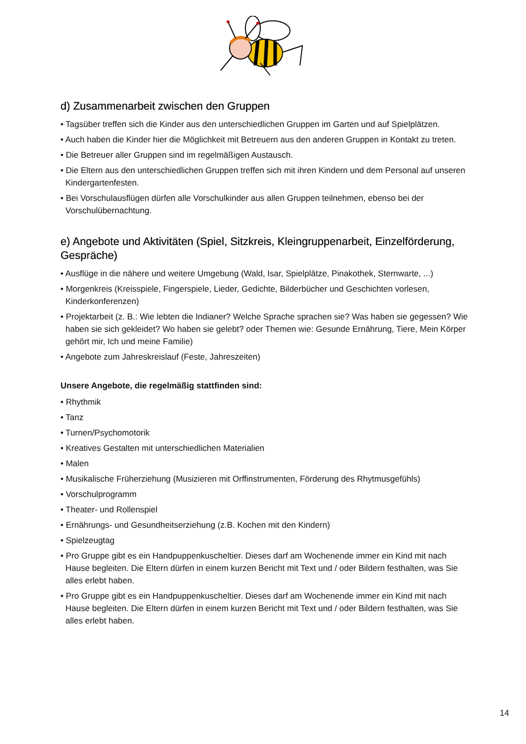d) Zusammenarbeit zwischen den Gruppen
• Tagsüber treffen sich die Kinder aus den unterschiedlichen Gruppen im Garten und auf Spielplätzen.
• Auch haben die Kinder hier die Möglichkeit mit Betreuern aus den anderen Gruppen in Kontakt zu treten.
• Die Betreuer aller Gruppen sind im regelmäßigen Austausch.
• Die Eltern aus den unterschiedlichen Gruppen treffen sich mit ihren Kindern und dem Personal auf unseren Kindergartenfesten.
• Bei Vorschulausflügen dürfen alle Vorschulkinder aus allen Gruppen teilnehmen, ebenso bei der Vorschulübernachtung.
e) Angebote und Aktivitäten (Spiel, Sitzkreis, Kleingruppenarbeit, Einzelförderung, Gespräche)
• Ausflüge in die nähere und weitere Umgebung (Wald, Isar, Spielplätze, Pinakothek, Sternwarte, ...)
• Morgenkreis (Kreisspiele, Fingerspiele, Lieder, Gedichte, Bilderbücher und Geschichten vorlesen, Kinderkonferenzen)
• Projektarbeit (z. B.: Wie lebten die Indianer? Welche Sprache sprachen sie? Was haben sie gegessen? Wie haben sie sich gekleidet? Wo haben sie gelebt? oder Themen wie: Gesunde Ernährung, Tiere, Mein Körper gehört mir, Ich und meine Familie)
• Angebote zum Jahreskreislauf (Feste, Jahreszeiten)
Unsere Angebote, die regelmäßig stattfinden sind:
• Rhythmik
• Tanz
• Turnen/Psychomotorik
• Kreatives Gestalten mit unterschiedlichen Materialien
• Malen
• Musikalische Früherziehung (Musizieren mit Orffinstrumenten, Förderung des Rhytmusgefühls)
• Vorschulprogramm
• Theater- und Rollenspiel
• Ernährungs- und Gesundheitserziehung (z.B. Kochen mit den Kindern)
• Spielzeugtag
• Pro Gruppe gibt es ein Handpuppenkuscheltier. Dieses darf am Wochenende immer ein Kind mit nach Hause begleiten. Die Eltern dürfen in einem kurzen Bericht mit Text und / oder Bildern festhalten, was Sie alles erlebt haben.
• Pro Gruppe gibt es ein Handpuppenkuscheltier. Dieses darf am Wochenende immer ein Kind mit nach Hause begleiten. Die Eltern dürfen in einem kurzen Bericht mit Text und / oder Bildern festhalten, was Sie alles erlebt haben.
14